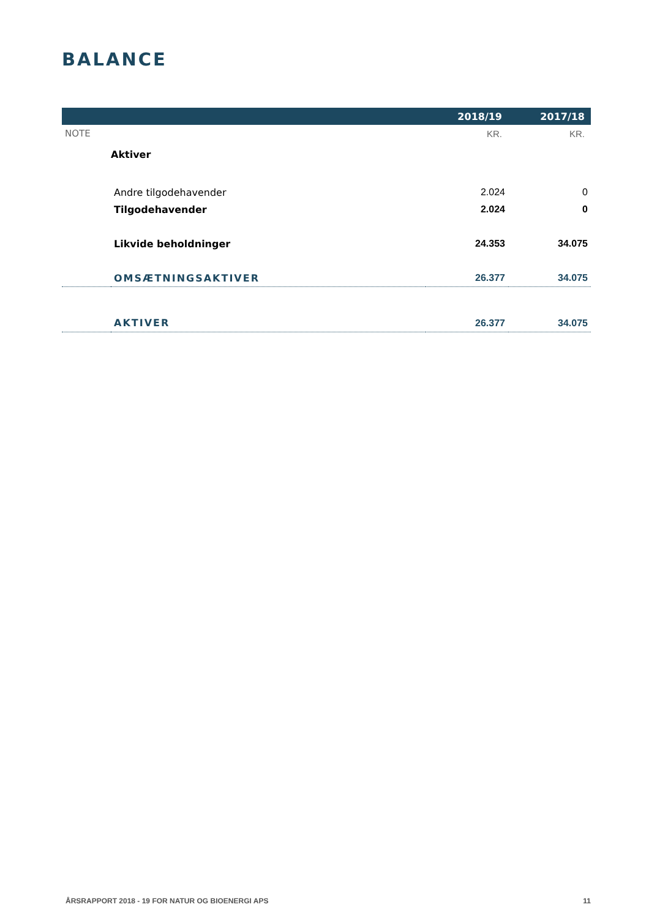BALANCE
| | | 2018/19 | 2017/18 |
| --- | --- | --- | --- |
| NOTE | | KR. | KR. |
| | Aktiver | | |
| | Andre tilgodehavender | 2.024 | 0 |
| | Tilgodehavender | 2.024 | 0 |
| | Likvide beholdninger | 24.353 | 34.075 |
| | OMSÆTNINGSAKTIVER | 26.377 | 34.075 |
| | AKTIVER | 26.377 | 34.075 |
ÅRSRAPPORT 2018 - 19 FOR NATUR OG BIOENERGI APS 11